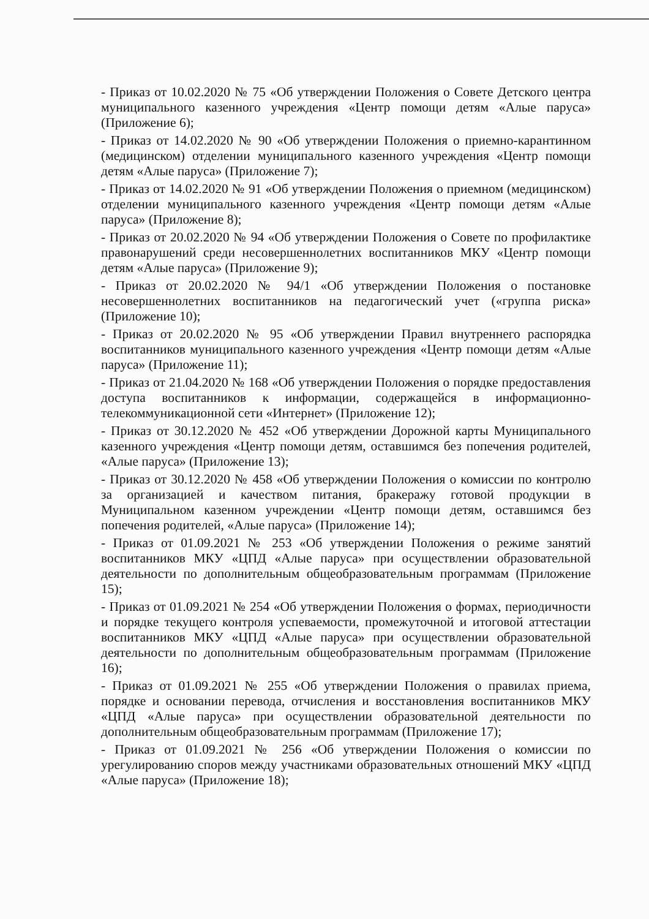- Приказ от 10.02.2020 № 75 «Об утверждении Положения о Совете Детского центра муниципального казенного учреждения «Центр помощи детям «Алые паруса» (Приложение 6);
- Приказ от 14.02.2020 № 90 «Об утверждении Положения о приемно-карантинном (медицинском) отделении муниципального казенного учреждения «Центр помощи детям «Алые паруса» (Приложение 7);
- Приказ от 14.02.2020 № 91 «Об утверждении Положения о приемном (медицинском) отделении муниципального казенного учреждения «Центр помощи детям «Алые паруса» (Приложение 8);
- Приказ от 20.02.2020 № 94 «Об утверждении Положения о Совете по профилактике правонарушений среди несовершеннолетних воспитанников МКУ «Центр помощи детям «Алые паруса» (Приложение 9);
- Приказ от 20.02.2020 № 94/1 «Об утверждении Положения о постановке несовершеннолетних воспитанников на педагогический учет («группа риска» (Приложение 10);
- Приказ от 20.02.2020 № 95 «Об утверждении Правил внутреннего распорядка воспитанников муниципального казенного учреждения «Центр помощи детям «Алые паруса» (Приложение 11);
- Приказ от 21.04.2020 № 168 «Об утверждении Положения о порядке предоставления доступа воспитанников к информации, содержащейся в информационно-телекоммуникационной сети «Интернет» (Приложение 12);
- Приказ от 30.12.2020 № 452 «Об утверждении Дорожной карты Муниципального казенного учреждения «Центр помощи детям, оставшимся без попечения родителей, «Алые паруса» (Приложение 13);
- Приказ от 30.12.2020 № 458 «Об утверждении Положения о комиссии по контролю за организацией и качеством питания, бракеражу готовой продукции в Муниципальном казенном учреждении «Центр помощи детям, оставшимся без попечения родителей, «Алые паруса» (Приложение 14);
- Приказ от 01.09.2021 № 253 «Об утверждении Положения о режиме занятий воспитанников МКУ «ЦПД «Алые паруса» при осуществлении образовательной деятельности по дополнительным общеобразовательным программам (Приложение 15);
- Приказ от 01.09.2021 № 254 «Об утверждении Положения о формах, периодичности и порядке текущего контроля успеваемости, промежуточной и итоговой аттестации воспитанников МКУ «ЦПД «Алые паруса» при осуществлении образовательной деятельности по дополнительным общеобразовательным программам (Приложение 16);
- Приказ от 01.09.2021 № 255 «Об утверждении Положения о правилах приема, порядке и основании перевода, отчисления и восстановления воспитанников МКУ «ЦПД «Алые паруса» при осуществлении образовательной деятельности по дополнительным общеобразовательным программам (Приложение 17);
- Приказ от 01.09.2021 № 256 «Об утверждении Положения о комиссии по урегулированию споров между участниками образовательных отношений МКУ «ЦПД «Алые паруса» (Приложение 18);